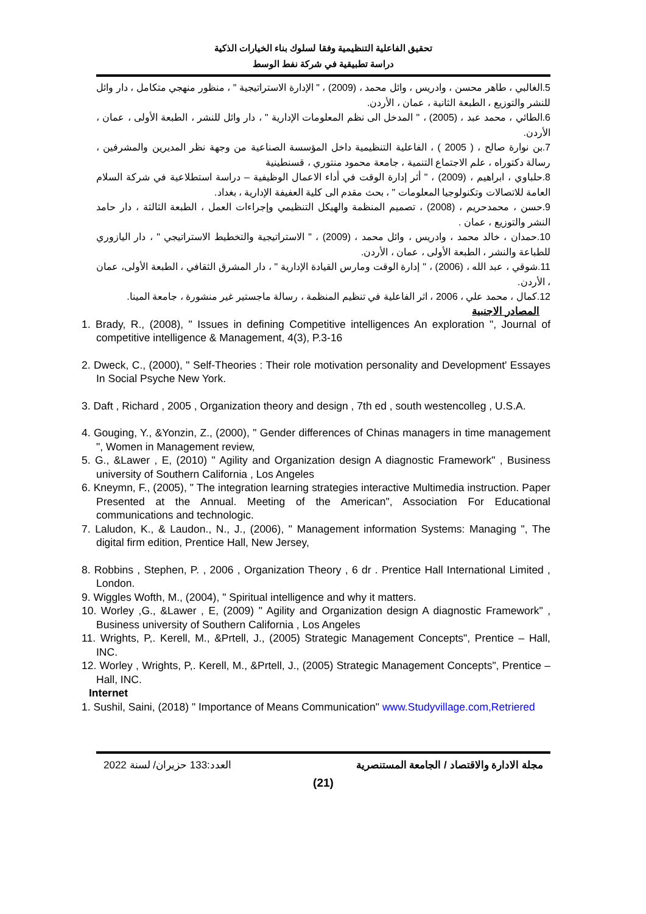تحقيق الفاعلية التنظيمية وفقا لسلوك بناء الخيارات الذكية
دراسة تطبيقية في شركة نفط الوسط
5.الغالبي ، طاهر محسن ، وادريس ، وائل محمد ، (2009) ، " الإدارة الاستراتيجية " ، منظور منهجي متكامل ، دار وائل للنشر والتوزيع ، الطبعة الثانية ، عمان ، الأردن.
6.الطائي ، محمد عبد ، (2005) ، " المدخل الى نظم المعلومات الإدارية " ، دار وائل للنشر ، الطبعة الأولى ، عمان ، الأردن.
7.بن نوارة صالح ، ( 2005 ) ، الفاعلية التنظيمية داخل المؤسسة الصناعية من وجهة نظر المديرين والمشرفين ، رسالة دكتوراه ، علم الاجتماع التنمية ، جامعة محمود منتوري ، قسنطينية
8.حلباوي ، ابراهيم ، (2009) ، " أثر إدارة الوقت في أداء الاعمال الوظيفية – دراسة استطلاعية في شركة السلام العامة للاتصالات وتكنولوجيا المعلومات " ، بحث مقدم الى كلية العفيفة الإدارية ، بغداد.
9.حسن ، محمدحريم ، (2008) ، تصميم المنظمة والهيكل التنظيمي وإجراءات العمل ، الطبعة الثالثة ، دار حامد النشر والتوزيع ، عمان .
10.حمدان ، خالد محمد ، وادريس ، وائل محمد ، (2009) ، " الاستراتيجية والتخطيط الاستراتيجي " ، دار اليازوري للطباعة والنشر ، الطبعة الأولى ، عمان ، الأردن.
11.شوقي ، عبد الله ، (2006) ، " إدارة الوقت ومارس القيادة الإدارية " ، دار المشرق الثقافي ، الطبعة الأولى، عمان ، الأردن.
12.كمال ، محمد علي ، 2006 ، اثر الفاعلية في تنظيم المنظمة ، رسالة ماجستير غير منشورة ، جامعة المينا.
المصادر الاجنبية
1. Brady, R., (2008), " Issues in defining Competitive intelligences An exploration ", Journal of competitive intelligence & Management, 4(3), P.3-16
2. Dweck, C., (2000), " Self-Theories : Their role motivation personality and Development' Essayes In Social Psyche New York.
3. Daft , Richard , 2005 , Organization theory and design , 7th ed , south westencolleg , U.S.A.
4. Gouging, Y., &Yonzin, Z., (2000), " Gender differences of Chinas managers in time management ", Women in Management review,
5. G., &Lawer , E, (2010) " Agility and Organization design A diagnostic Framework" , Business university of Southern California , Los Angeles
6. Kneymn, F., (2005), " The integration learning strategies interactive Multimedia instruction. Paper Presented at the Annual. Meeting of the American", Association For Educational communications and technologic.
7. Laludon, K., & Laudon., N., J., (2006), " Management information Systems: Managing ", The digital firm edition, Prentice Hall, New Jersey,
8. Robbins , Stephen, P. , 2006 , Organization Theory , 6 dr . Prentice Hall International Limited , London.
9. Wiggles Wofth, M., (2004), " Spiritual intelligence and why it matters.
10. Worley ,G., &Lawer , E, (2009) " Agility and Organization design A diagnostic Framework" , Business university of Southern California , Los Angeles
11. Wrights, P,. Kerell, M., &Prtell, J., (2005) Strategic Management Concepts", Prentice – Hall, INC.
12. Worley , Wrights, P,. Kerell, M., &Prtell, J., (2005) Strategic Management Concepts", Prentice – Hall, INC.
Internet
1. Sushil, Saini, (2018) " Importance of Means Communication" www.Studyvillage.com,Retriered
مجلة الادارة والاقتصاد / الجامعة المستنصرية العدد:133 حزيران/ لسنة 2022
(21)